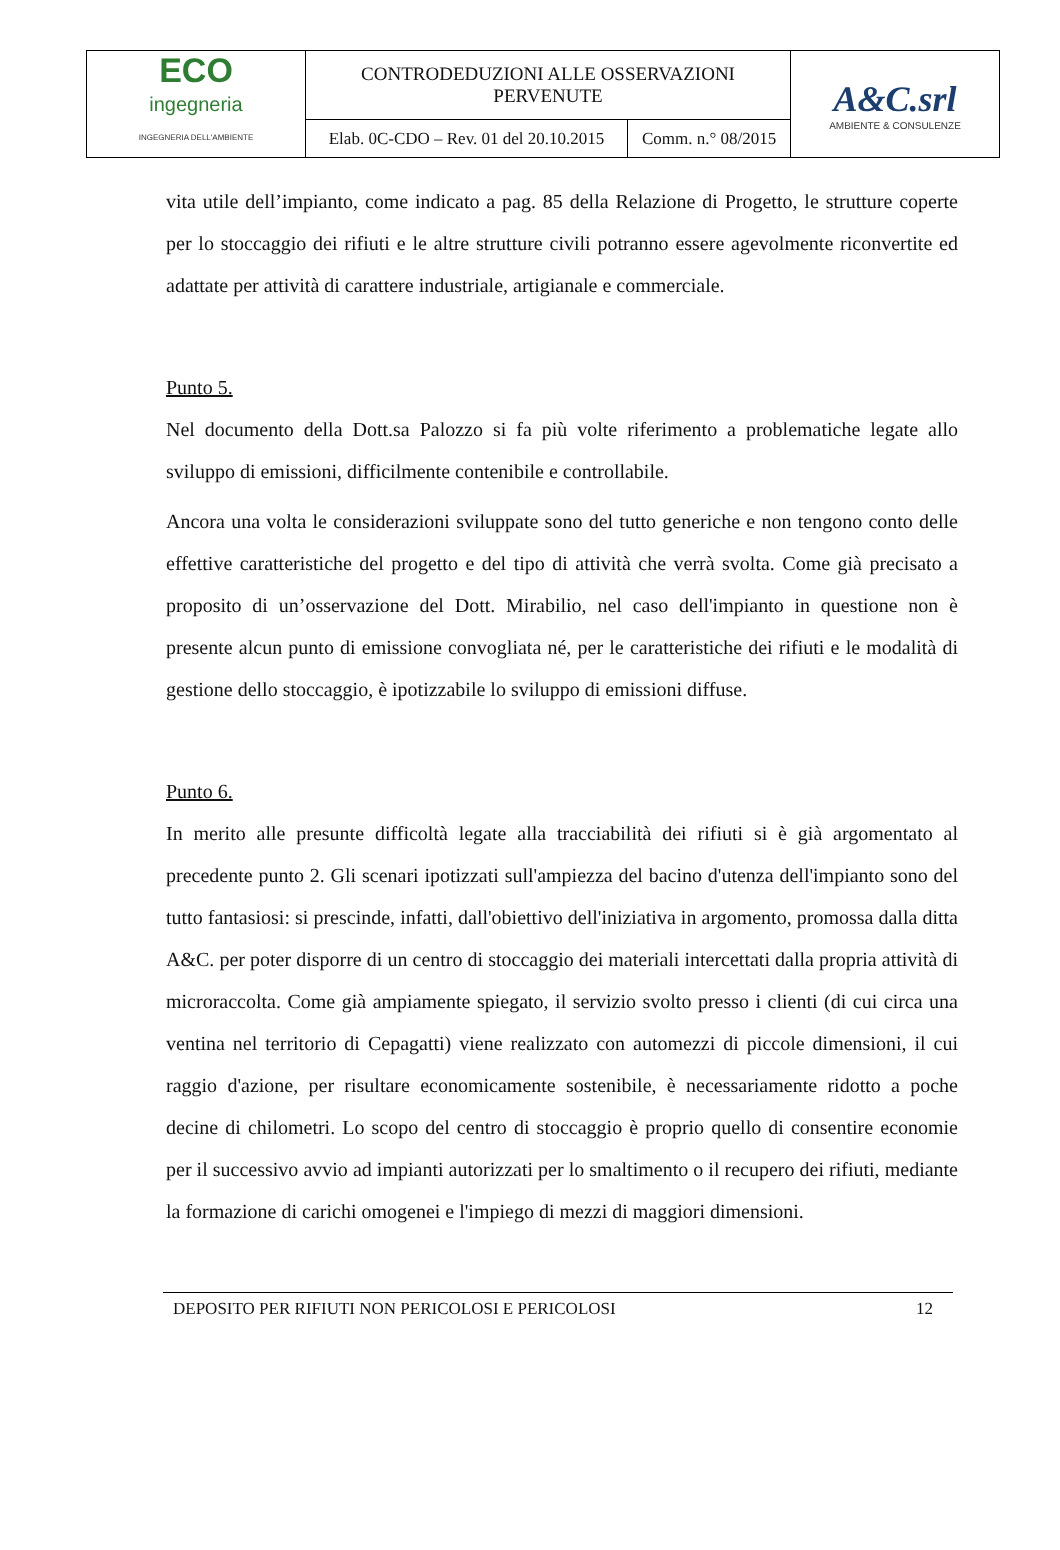| ECO ingegneria INGEGNERIA DELL'AMBIENTE | CONTRODEDUZIONI ALLE OSSERVAZIONI PERVENUTE | | A&C.srl AMBIENTE & CONSULENZE |
| | Elab. 0C-CDO – Rev. 01 del 20.10.2015 | Comm. n.° 08/2015 | |
vita utile dell’impianto, come indicato a pag. 85 della Relazione di Progetto, le strutture coperte per lo stoccaggio dei rifiuti e le altre strutture civili potranno essere agevolmente riconvertite ed adattate per attività di carattere industriale, artigianale e commerciale.
Punto 5.
Nel documento della Dott.sa Palozzo si fa più volte riferimento a problematiche legate allo sviluppo di emissioni, difficilmente contenibile e controllabile.
Ancora una volta le considerazioni sviluppate sono del tutto generiche e non tengono conto delle effettive caratteristiche del progetto e del tipo di attività che verrà svolta. Come già precisato a proposito di un’osservazione del Dott. Mirabilio, nel caso dell'impianto in questione non è presente alcun punto di emissione convogliata né, per le caratteristiche dei rifiuti e le modalità di gestione dello stoccaggio, è ipotizzabile lo sviluppo di emissioni diffuse.
Punto 6.
In merito alle presunte difficoltà legate alla tracciabilità dei rifiuti si è già argomentato al precedente punto 2. Gli scenari ipotizzati sull'ampiezza del bacino d'utenza dell'impianto sono del tutto fantasiosi: si prescinde, infatti, dall'obiettivo dell'iniziativa in argomento, promossa dalla ditta A&C. per poter disporre di un centro di stoccaggio dei materiali intercettati dalla propria attività di microraccolta. Come già ampiamente spiegato, il servizio svolto presso i clienti (di cui circa una ventina nel territorio di Cepagatti) viene realizzato con automezzi di piccole dimensioni, il cui raggio d'azione, per risultare economicamente sostenibile, è necessariamente ridotto a poche decine di chilometri. Lo scopo del centro di stoccaggio è proprio quello di consentire economie per il successivo avvio ad impianti autorizzati per lo smaltimento o il recupero dei rifiuti, mediante la formazione di carichi omogenei e l'impiego di mezzi di maggiori dimensioni.
DEPOSITO PER RIFIUTI NON PERICOLOSI E PERICOLOSI 12